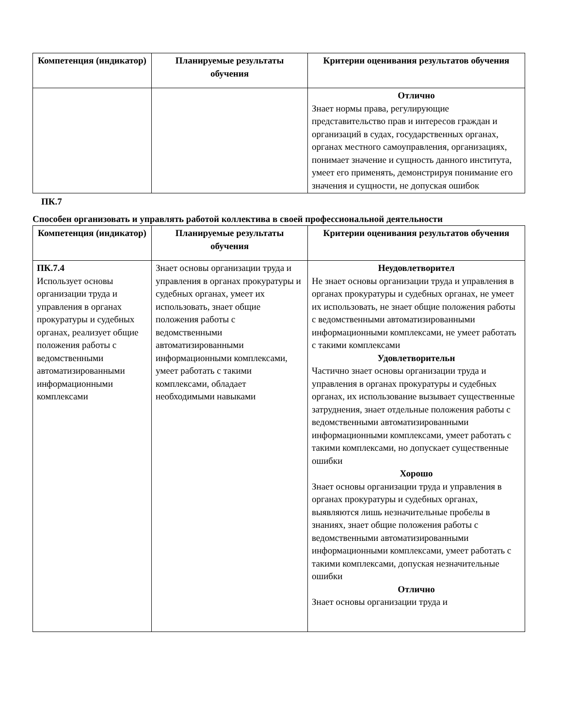| Компетенция (индикатор) | Планируемые результаты обучения | Критерии оценивания результатов обучения |
| --- | --- | --- |
| | | Отлично Знает нормы права, регулирующие представительство прав и интересов граждан и организаций в судах, государственных органах, органах местного самоуправления, организациях, понимает значение и сущность данного института, умеет его применять, демонстрируя понимание его значения и сущности, не допуская ошибок |
ПК.7
Способен организовать и управлять работой коллектива в своей профессиональной деятельности
| Компетенция (индикатор) | Планируемые результаты обучения | Критерии оценивания результатов обучения |
| --- | --- | --- |
| ПК.7.4 Использует основы организации труда и управления в органах прокуратуры и судебных органах, реализует общие положения работы с ведомственными автоматизированными информационными комплексами | Знает основы организации труда и управления в органах прокуратуры и судебных органах, умеет их использовать, знает общие положения работы с ведомственными автоматизированными информационными комплексами, умеет работать с такими комплексами, обладает необходимыми навыками | Неудовлетворител Не знает основы организации труда и управления в органах прокуратуры и судебных органах, не умеет их использовать, не знает общие положения работы с ведомственными автоматизированными информационными комплексами, не умеет работать с такими комплексами Удовлетворительн Частично знает основы организации труда и управления в органах прокуратуры и судебных органах, их использование вызывает существенные затруднения, знает отдельные положения работы с ведомственными автоматизированными информационными комплексами, умеет работать с такими комплексами, но допускает существенные ошибки Хорошо Знает основы организации труда и управления в органах прокуратуры и судебных органах, выявляются лишь незначительные пробелы в знаниях, знает общие положения работы с ведомственными автоматизированными информационными комплексами, умеет работать с такими комплексами, допуская незначительные ошибки Отлично Знает основы организации труда и |